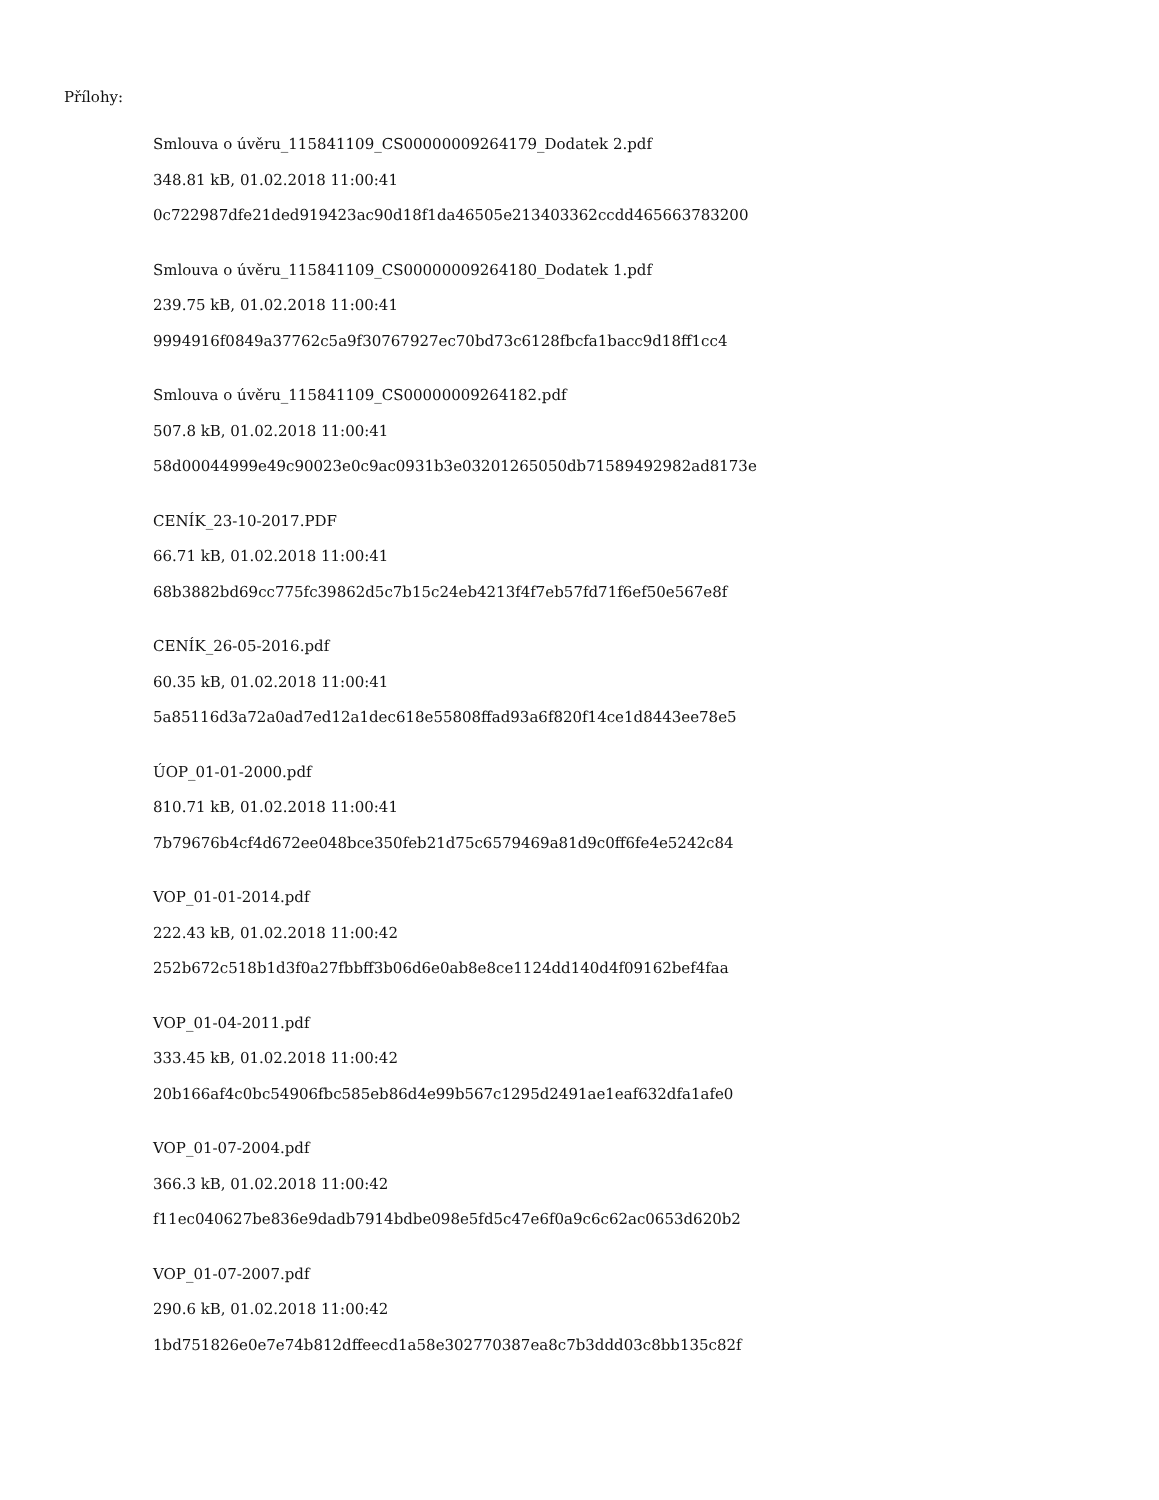Přílohy:
Smlouva o úvěru_115841109_CS00000009264179_Dodatek 2.pdf
348.81 kB, 01.02.2018 11:00:41
0c722987dfe21ded919423ac90d18f1da46505e213403362ccdd465663783200
Smlouva o úvěru_115841109_CS00000009264180_Dodatek 1.pdf
239.75 kB, 01.02.2018 11:00:41
9994916f0849a37762c5a9f30767927ec70bd73c6128fbcfa1bacc9d18ff1cc4
Smlouva o úvěru_115841109_CS00000009264182.pdf
507.8 kB, 01.02.2018 11:00:41
58d00044999e49c90023e0c9ac0931b3e03201265050db71589492982ad8173e
CENÍK_23-10-2017.PDF
66.71 kB, 01.02.2018 11:00:41
68b3882bd69cc775fc39862d5c7b15c24eb4213f4f7eb57fd71f6ef50e567e8f
CENÍK_26-05-2016.pdf
60.35 kB, 01.02.2018 11:00:41
5a85116d3a72a0ad7ed12a1dec618e55808ffad93a6f820f14ce1d8443ee78e5
ÚOP_01-01-2000.pdf
810.71 kB, 01.02.2018 11:00:41
7b79676b4cf4d672ee048bce350feb21d75c6579469a81d9c0ff6fe4e5242c84
VOP_01-01-2014.pdf
222.43 kB, 01.02.2018 11:00:42
252b672c518b1d3f0a27fbbff3b06d6e0ab8e8ce1124dd140d4f09162bef4faa
VOP_01-04-2011.pdf
333.45 kB, 01.02.2018 11:00:42
20b166af4c0bc54906fbc585eb86d4e99b567c1295d2491ae1eaf632dfa1afe0
VOP_01-07-2004.pdf
366.3 kB, 01.02.2018 11:00:42
f11ec040627be836e9dadb7914bdbe098e5fd5c47e6f0a9c6c62ac0653d620b2
VOP_01-07-2007.pdf
290.6 kB, 01.02.2018 11:00:42
1bd751826e0e7e74b812dffeecd1a58e302770387ea8c7b3ddd03c8bb135c82f